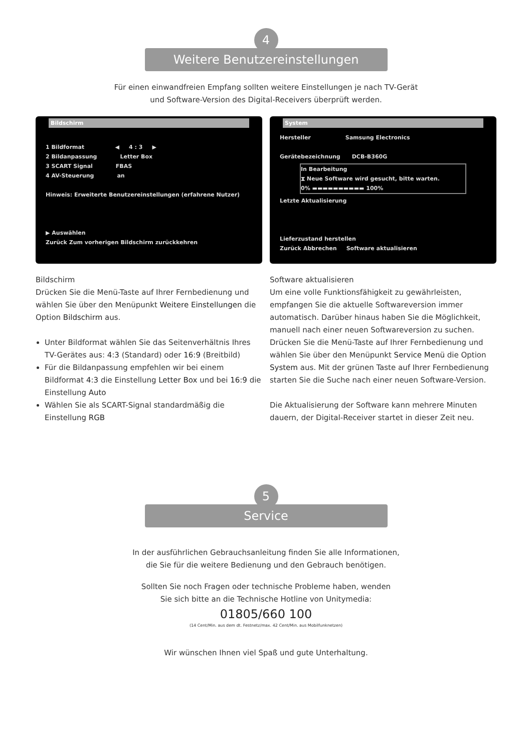4
Weitere Benutzereinstellungen
Für einen einwandfreien Empfang sollten weitere Einstellungen je nach TV-Gerät
und Software-Version des Digital-Receivers überprüft werden.
Bildschirm
1 Bildformat ◀ 4 : 3 ▶
2 Bildanpassung Letter Box
3 SCART Signal FBAS
4 AV-Steuerung an
Hinweis: Erweiterte Benutzereinstellungen (erfahrene Nutzer)
▶ Auswählen
Zurück Zum vorherigen Bildschirm zurückkehren
Bildschirm
Drücken Sie die Menü-Taste auf Ihrer Fernbedienung und wählen Sie über den Menüpunkt Weitere Einstellungen die Option Bildschirm aus.
Unter Bildformat wählen Sie das Seitenverhältnis Ihres TV-Gerätes aus: 4:3 (Standard) oder 16:9 (Breitbild)
Für die Bildanpassung empfehlen wir bei einem Bildformat 4:3 die Einstellung Letter Box und bei 16:9 die Einstellung Auto
Wählen Sie als SCART-Signal standardmäßig die Einstellung RGB
System
Hersteller Samsung Electronics
Gerätebezeichnung DCB-B360G
In Bearbeitung
⧗ Neue Software wird gesucht, bitte warten.
0% ▬▬▬▬▬▬▬▬▬▬ 100%
Letzte Aktualisierung
Lieferzustand herstellen
Zurück Abbrechen Software aktualisieren
Software aktualisieren
Um eine volle Funktionsfähigkeit zu gewährleisten, empfangen Sie die aktuelle Softwareversion immer automatisch. Darüber hinaus haben Sie die Möglichkeit, manuell nach einer neuen Softwareversion zu suchen. Drücken Sie die Menü-Taste auf Ihrer Fernbedienung und wählen Sie über den Menüpunkt Service Menü die Option System aus. Mit der grünen Taste auf Ihrer Fernbedienung starten Sie die Suche nach einer neuen Software-Version.
Die Aktualisierung der Software kann mehrere Minuten dauern, der Digital-Receiver startet in dieser Zeit neu.
5
Service
In der ausführlichen Gebrauchsanleitung finden Sie alle Informationen,
die Sie für die weitere Bedienung und den Gebrauch benötigen.
Sollten Sie noch Fragen oder technische Probleme haben, wenden
Sie sich bitte an die Technische Hotline von Unitymedia:
01805/660 100
(14 Cent/Min. aus dem dt. Festnetz/max. 42 Cent/Min. aus Mobilfunknetzen)
Wir wünschen Ihnen viel Spaß und gute Unterhaltung.